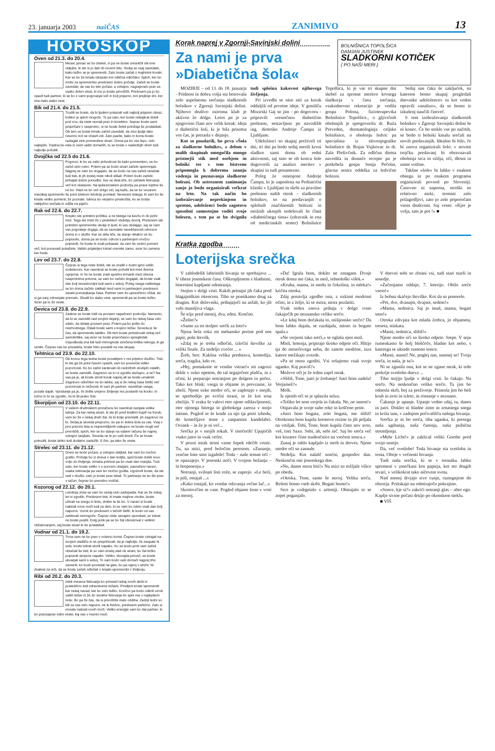23. januarja 2003 našČAS ZANIMIVO 13
HOROSKOP
Oven od 21.3. do 20.4.
Mesec januar se bo iztekel, vi pa ne boste uresničili niti ene obljube, ki ste si jo dali ob novem letu. Sedaj se vsaj zavedate, kako težko se je spremeniti. Zato boste začeli z majhnimi koraki. Kar se bo že kmalu izkazalo kot odlična odločitev. Sploh, ker bo motiv za spremembo predvsem dobro počutje. Začeli se boste zavedati, da vas bo telo počasi, a vztrajno, nagrajevalo prav za vsako dobro stvar, ki mu jo boste privoščili. Predvsem pa jo bo opazil tudi partner, ki se bo z vami pogovarjal več in bolj prijazno, kot prejšnje dni. ker ima malo slabo vest.
Bik od 21.4. do 21.5.
Trudili se boste, da bi ljudem pokazali vaš najbolj prijazen obraz, kolikor je sploh mogoče. To pa zato, ker boste nekajkrat dobili pod nos, da niste ravnali prav in korektno. čeprav boste sami prepričani v nasprotno, si ne boste želeli položaja še poslabšati. Ob tem se boste kmalu začeli zavedati, da niso ljudje tako neumni, kot se včasih zdi. Zato pazite, kako in komu boste razlagali zelo pomembne stvari. Doma pa bo vse lepo, celo najlepše. Toplina bo vela iz vseh vaših domačih, tu se boste v naslednjih dneh tudi najbolje počutili.
Dvojčka od 22.5 do 21.6.
Pogovor, ki bo za vašo prihodnost še kako pomemben, se bo začel zelo ostro. Potem pa se bodo stvari začele spreminjati. Najprej se vam bo dogajalo, da se bodo na vas začeli obračati tudi tisti, ki jih doslej niste nikoli slišali. Potem bodo začele prihajati dobre ponudbe. Kar se dela tiče, bo začetek februarja več kot obetaven. Na ljubezenskem področju pa prave topline še ne bo. Hlad ne bo več dolgo vel, saj kaže, da se bo vezanim marsikaj spremenilo še pred iztekom letošnje pomladi. Nevezani tistega, ki vam bo še kmalu veliko pomenil, že poznate. Iskrica bo verjetno preskočila, ko se bosta naključno srečala in odšla na pijačo.
Rak od 22.6. do 22.7.
Krepko ste potrebni počitka, a ne tistega na kavču in ob polni mizi. Tega ste imeli že v preteklem obdobju dovolj. Predvsem ste potrebni spremembe okolja in ljudi, ki vas obdajajo, saj se vam vse pogosteje dogaja, da se zavedate naveličanosti odnosov doma in v službi. Kar se dela tiče, se stanje nikakor ne bo popravilo, doma pa se bodo odnosi s partnerjem močno popravili, če boste le znali pokazati, da vam še vedno pomeni več, kot ponavadi pokažete. Vabilo prijateljev tokrat vzemite zares, sicer bo zamera kar huda.
Lev od 23.7. do 22.8.
Čeprav si tega niste želeli, ste se znašli v čudni igrici vaših sodelavcev. Kar naenkrat se boste počutili kot med dvema ognjema. In če ne boste znali spretno krmariti med obema nasprotnima poloma, se vam bo začelo dogajati, da boste vsak dan bolj nezadovoljni tudi sami s seboj. Poleg vsega naštetega se bo doma začelo zatikati med vami in partnerjem predvsem zaradi pomanjkanja časa. Partner vam bo upravičeno očital, da si ga zanj odmerjate premalo. Zbudil bo slabo vest, spremenili pa se boste težko. Sicer pa to že veste.
Devica od 23.8. do 22.9.
Zadeve se boste lotili na povsem napačnem področju. Namesto, da bi se zamislili nad svojimi dejanji, se vam bo nekaj časa celo zdelo, da delate povsem prav. Potem pa bo prišlo do neizhodnega. Ostali boste sami s kopico težav. Seveda je še čas, da spremenite taktiko. Ob tem boste potrebovali nekaj več samokritike, saj sicer ne boste pravočasno spregledali. Vzpodbuda zna biti tudi mimogrede izrečena kritika nekoga, ki ga cenite. Čeprav vas bo prizadela, boste hitro pozabili na vse skupaj.
Tehtnica od 23.9. do 22.10.
Ob koncu tega tedna boste povabljeni v res prijetno družbo. Tisti, ki ste ga že pred časom opazili, vam bo posvečal veliko pozornosti. Ko bo začel zardevati ob nedolžnih dovtipih ostalih, se boste zamislili. Zagotovo se to ni zgodilo slučajno, a ne? Na vas pa je, ali boste storili korak naprej ali se boste umaknili. Zagotovo odločitev ne bo lahka, saj si že nekaj časa želite več pozornosti in nežnosti, ki vam jih partner, naveličan vsega, pozabi dajati. Vprašanje pa je, če želite urejeno življenje res postaviti na kocko. In točno to bi se zgodilo, če bi šli preko črte.
Škorpijon od 23.10. do 22.11.
V vašem družinskem proračunu bo naenkrat zazijala velika luknja. Za kar nekaj stvari, ki ste jih pred kratkim kupili na horuk, vam bo že v nekaj dneh žal. če bi bolje premislili, jih zagotovo ne bi. Sedaj je seveda prepozno, bo pa to dobra šola za vas. Vsaj v prvi polovici leta si nepremišljenih nakupov ne boste mogli več privoščiti, sploh, ker se bo stanje na vašem računu še naprej vztrajno tanjšalo. Seveda ne le po vaši krivdi. Če se boste potrudili, boste lahko tudi dodatno zaslužili. S čim, pa tako že veste.
Strelec od 23.11. do 21.12.
Dnevi se bodo počasi, a vztrajno daljšali, kar vam bo močno godilo. Počutje bo iz dneva v dan boljše, spet boste dobili novo voljo do življenja, zimska potrtost pa bo vsak dan manjša. Tudi zato, ker boste veliko v s soncem obsijani, zasneženi naravi, vsaka rekreacija pa vam bo močno godila. Ugotovili boste, da ste radi v družbi, zato jo boste prav iskali. To partnerju ne bo šlo prav v račun, čeprav bo previdno molčal.
Kozorog od 22.12. do 20.1.
Letošnja zima se vam bo sedaj celo zadopadla. Kar se že nekaj let ni zgodilo. Predvsem tisti, ki imate majhne otroke, boste uživali na snegu in ledu, dokler ta še bo. V naravi si boste nabirali nove moči tudi za delo, ki se vam bo zdelo vsak dan bolj naporno. Vzrok bo predvsem v tečnih šefih, ki bodo od vas zahtevali nemogoče. Čeprav niste navajeni oporekati, se tokrat ne boste pustili. Dolg jezik pa se bo žal obrestoval z velikim obžalovanjem, saj boste stvari le še poslabšali.
Vodnar od 21.1. do 19.2.
Trma vam ne bo prav v nobeno korist. Čeprav boste vztrajali na svojem stališču in se prepričevali, da je najbolje, če zaupate le sebi, boste tokrat storili napako. Ko se bodo proti vam začeli obračati še tisti, ki so vam doslej stali ob strani, bo žal težko popraviti storjene napake. Veliko, skorajda preveč, se boste ukvarjali sami s seboj. To vam bodo vaši domači najprej tiho zamerili, ko bodo povedali na glas, bo pa ogenj v strehi. Ni dvakrat za reči, da se boste začeli odločati o krepki spremembi v življenju.
Ribi od 20.2. do 20.3.
Iztek meseca februarja bo prinesel nekaj novih skrbi in posledično tudi zdravstvene težave. Prisiljeni boste spremeniti kar nekaj navad, kar bo zelo težko. Končno pa bodo odkrili vzrok vaših težav in že do sredine februarja bo spet vse v najlepšem redu. Bo pa že čas, da si privoščite malo oddiha. Zadnji tedni so bili za vas zelo naporni, ne le fizično, predvsem psihično. Zato si morate nabrati novih moči. Veliko energije vam bo dal partner, ki bo pravzaprav edini vedel, kaj vas v resnici muči.
Korak naprej v Zgornji-Savinjski dolini
Za nami je prva
»Diabetična šola«
BOLNIŠNICA TOPOLŠICA
DAMJAN JUSTINEK
SLADKORNI KOTIČEK
( PO NAŠI MERI )
MOZIRJE – od 13. do 18. januarja - Pridnost in dobra volja sta botrovala zelo uspešnemu srečanju sladkornih bolnikov v Zgornji Savinjski dolini. Njihovo društvo oziroma klub je aktiven že dolgo. Letos pa je za njegovimi člani nov velik korak: ideja o diabetični šoli, ki je bila prisotna ves čas, je prerasla v dejanje.
Kot so poudarili, bo prva »Šola za sladkorne bolnike«, z delom v malih skupinah omogočila mnogo pristnejši stik med osebjem in bolniki ter s tem bistveno pripomogla k dobremu znanju vodenja in poznavanja sladkorne bolezni. Ob ustreznem zanimanju zanjo jo bodo organizirali večkrat na leto. Na tak način bo izobraževanje neprekinjeno in sprotno, udeleženci bodo zagotovo sposobni samostojno voditi svojo bolezen, s tem pa se bo dvignila tudi splošna kakovost njihovega življenja.
Pri izvedbi se niso niti za korak oddaljili od prvotne ideje. V gostišču Mozirski Gaj so jim - po dogovoru - pripravili »resnično« diabetično prehrano, sestavljeno po navodilih ing. dietetike Andreje Čampa iz Ljubljane.
Udeleženci so skupaj preživeli tri dni, tri dni pa bodo sedaj merili krvni sladkor sami doma ob redni aktivnosti, saj smo se ob koncu šole dogovorili za analizo meritev v skupini in tudi posamezno.
Poleg že omenjene Andreje Čampa, ki je zaposlena na Pediatrični kliniki v Ljubljani in skrbi za pravilno prehrano naših otrok – sladkornih bolnikov, so na predavanjih o splošnih značilnostih bolezni in možnih ukrepih sodelovali še člani »diabetičnega tima« (zdravnik in ena od medicinskih sester) Bolnišnice Topolšica, ki je vse tri skupne dni skrbel za sprotne meritve krvnega sladkorja v času srečanja, vsakodnevno rekreacijo je vodila gospa Polona, fizioterapevtka Bolnišnice Topolšice., o gljivičnih obolenjih je spregovorila dr. Ruža Preveden, dermatologinja celjske bolnišnice, o obolenju ledvic pa specialista iz slovenjegraške bolnišnice dr. Bojan Vujkovac in dr. Zala Plešivčnik. Za odlična dietna navodila in domače recepte pa je poskrbela gospa Sonja Pečolar, glavna sestra oddelka za ledvične bolezni.
Sedaj nas čaka še zaključek, na katerem bomo skupaj pregledali dnevnike udeležencev in kot vedno opravili »analizo«, da se bomo iz izkušenj naučili čimveč.
S tem izobraževanja sladkornih bolnikov v Zgornji Savinjski dolini še ni konec. Če bo steklo vse po načrtih, se bodo ti bolniki kmalu srečali na novih predavanjih. Idealno bi bilo, če bi znova organizirali šolo: v novem trojčku predavanj bi obravnavali obolenja srca in ožilja, oči, dlesni in ustne votline.
Takšne »šole« bi lahko v enakem obsegu in po enakem programu organizirali povsod po Sloveniji. Časovno ni naporna, stroški so relativno nizki, termini zelo prilagodljivi, zato jo zelo priporočam vsem društvom. Saj veste: »Kjer je volja, tam je pot !« ■
Kratka zgodba
Loterijska srečka
V zablodelih labirintih bivanja se sprehajava ... V tihem jesenskem času. Oškropljenem s hladnimi, bisernimi kapljami odmiranja.
Stojim v dolgi vrsti. Kakih petnajst jih čaka pred blagajniškim okencem. Tiho se pomikamo drug za drugim. Kot deževniki, prihajajoči na asfalt, ko jih vabi mamljiva vlaga.
Še trije pred menoj, dva, eden. Končno.
»Želite?«
»Samo za en stolpec srečk za loto!«
Njena bela roka mi mehansko porine pod nos papir, poln številk.
»Zdaj se je treba odločiti, izločiti številke za veliki finale. Za nedeljo zvečer ... »
Žreb, brrr. Kakšna velika predstava, komedija, sreča, tragika, kdo ve.
»Hej, pomaknite se vendar vstran!« mi zagrozi dekle v ozko opetem, do tal segajočem plašču, in z očmi, ki preparajo notranjost po dolgem in počez. Tako kot blisk: vsega te objame in prevzame, in zbeži. Njene ozke modre oči, se zapletajo v mojih, se sprehodijo po svrčni strani, in že kot srna zbežijo. V zraku še valovi eter njene odišavljenosti, eter njenega hitrega in globokega zareza v mojo intimo. Pogled se še krade za njo tja proti izhodu, do krmežljave teme z zaspanimi kandelabri. Ovinek – in že je ni več...
Srečka je v mojih rokah. V tisočerih! Upajočih vsako jutro in vsak večer.
V pozni mrak strmi vame šopek rdečih vrtnic. Tu, na mizi, pred bežečim peresom. »Zunanje, venčne liste smo izgubile! Toda – naše temne oči – te opazujejo. V jesenski noči. V tvojem bežanju – in hrepenenju.«
Notranji, svilnati listi rože, se zaprejo. »Le beži, in piši, ostajaš ...«
»Kako ostajaš, ko vendar odzvanja večno luč...«
Skrotovičim se vase. Pogled objame ženo v vrsti za menoj.
»Da! Igrala bom, dokler ne zmagam. Dvoje otrok doma me čaka, in mož, tehnološki višek.«
»Kruha, mama, in medu in čokolina, in mleka!« kričita otroka.
Zdaj ponavlja zgodbo ona, z ozkimi modrimi očmi, in z željo, ki se mora, mora pozlatiti.
Vsak teden znova prihaja v dolgo vrsto čakajočih po neznansko veliko srečo.
»Le kdaj bom dočakala to, milijonsko srečo? Da bom lahko dajala, se razdajala, mirno in bogato spala.«
»Ne verjemi tako sreči,« se oglaša njen mož.
Misli, hotenja, pripirajo široko odprte oči. Hitijo tja do mesečevega neba, do zastrte modrine, izza katere mežikajo zvezde.
»Pa se mora zgoditi. Vsi rešujemo vsak svojo uganko. Kaj praviš?«
Moževe oči je že trdno zaprl mrak.
»Slišiš, Tone, jutri je žrebanje! Jutri bom zadela! Verjameš?«
Molk.
Iz njenih oči se je splazila solza.
»Toliko let sem verjela in čakala. Ne, ne smem!«
Otipavala je svoje suhe roke in koščene prste.
»Jutri bom bogata, zelo bogata, me slišiš! Otrokoma bom kupila kremove rezine in jih peljala na vrtiljak. Tebi, Tone, bom kupila čisto nov avto, veš, tisti Saxo. Sebi, ah, sebi nič. Saj bo sreča več kot kozarec čiste studenčnice na vročem soncu.«
Zunaj je rahlo kapljalo iz streh in dreves. Njene modre oči so zasnule.
Nedelja. Kot nalašč sončni, gospodov dan. Neskončni mir jesenskega dne.
»No, danes mora biti!« Na mizi so rožljale vilice po obedu.
»Otroka, Tone, samo še nocoj. Velika sreča. Rešeni bomo vseh skrbi. Bogati bomo!«
Srce je vzdrgetalo v aritmiji. Obstajalo in se zopet poganjalo.
V dnevni sobi so zbrani vsi, tudi stari starši in sosedje.
»Začenjamo oddajo, 7. loterijo. Obilo sreče vsem!«
Iz bobna skačejo številke. Kot da so ponorele.
»Pet, dve, dvanajst, dvajset, sedem!«
»Mama, sedmica. Saj jo imaš, mama, bogati smo!«
Otroka zdivjata kot mlada žrebca, jo objameta, treseta, stiskata.
»Mami, sedmica, slišiš!«
Njene modre oči so široko odprte. Srepe. V soju rumenkasto še bolj bleščeče, hladne kot nebo, s katerega se ukrade rumeno sonce.
»Mami, mami! Ne, poglej nas, nasmej se! Tvoja sreča, in naša, je tu!«
Ni se zganila ona, kot se ne zgane mrak, ki trdo prekrije svetlobo dneva ...
Tiho stojijo ljudje v dolgi vrsti. In čakajo. Na srečo. Na neskončno veliko srečo. Ta jim bo odnesla skrb, boj za preživetje. Prinesla jim bo beli kruh in avto in izlete, in romanje v neznano.
Čakanje je upanje. Upanje vedno zdaj, tu, danes in jutri. Dokler ni hladne zime in zrnastega snega in križa tam, v zadnjem počivališču našega bivanja.
Srečka je in bo sreča, tiha uganka, ki presega naša ugibanja, naša čutenja, naša psihična stremljenja.
»Mehr Licht!« je zaklical veliki Goethe pred svojo smrtjo.
Da, več svetlobe! Toda bivanje sta svetloba in tema. Oboje v večnosti bivanja.
Tudi naša srečka, ki se v trenutku lahko spremeni v zmečkani kos papirja, kot sto drugih stvari, v velikokrat tako ničevem svetu.
Nad menoj divjajo sive cunje, raztegnjene do obzorja. Pritiskajo na odmirajočo pokrajino.
»Sonce, kje si?« zakriči notranji glas – alter ego. Kaplje sivine počasi drsijo po okenskem steklu.
■ VIŠ